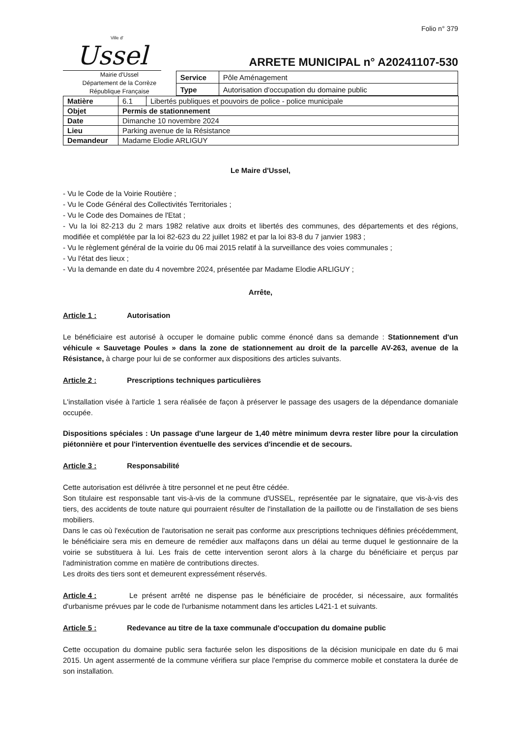Folio n° 379
Ville d'
Ussel
ARRETE MUNICIPAL n° A20241107-530
Mairie d'Ussel
Département de la Corrèze
République Française
| Service | Pôle Aménagement |
| Type | Autorisation d'occupation du domaine public |
| Matière | 6.1 | Libertés publiques et pouvoirs de police - police municipale |
| Objet | Permis de stationnement | |
| Date | Dimanche 10 novembre 2024 | |
| Lieu | Parking avenue de la Résistance | |
| Demandeur | Madame Elodie ARLIGUY | |
Le Maire d'Ussel,
- Vu le Code de la Voirie Routière ;
- Vu le Code Général des Collectivités Territoriales ;
- Vu le Code des Domaines de l'Etat ;
- Vu la loi 82-213 du 2 mars 1982 relative aux droits et libertés des communes, des départements et des régions, modifiée et complétée par la loi 82-623 du 22 juillet 1982 et par la loi 83-8 du 7 janvier 1983 ;
- Vu le règlement général de la voirie du 06 mai 2015 relatif à la surveillance des voies communales ;
- Vu l'état des lieux ;
- Vu la demande en date du 4 novembre 2024, présentée par Madame Elodie ARLIGUY ;
Arrête,
Article 1 : Autorisation
Le bénéficiaire est autorisé à occuper le domaine public comme énoncé dans sa demande : Stationnement d'un véhicule « Sauvetage Poules » dans la zone de stationnement au droit de la parcelle AV-263, avenue de la Résistance, à charge pour lui de se conformer aux dispositions des articles suivants.
Article 2 : Prescriptions techniques particulières
L'installation visée à l'article 1 sera réalisée de façon à préserver le passage des usagers de la dépendance domaniale occupée.
Dispositions spéciales : Un passage d'une largeur de 1,40 mètre minimum devra rester libre pour la circulation piétonnière et pour l'intervention éventuelle des services d'incendie et de secours.
Article 3 : Responsabilité
Cette autorisation est délivrée à titre personnel et ne peut être cédée.
Son titulaire est responsable tant vis-à-vis de la commune d'USSEL, représentée par le signataire, que vis-à-vis des tiers, des accidents de toute nature qui pourraient résulter de l'installation de la paillotte ou de l'installation de ses biens mobiliers.
Dans le cas où l'exécution de l'autorisation ne serait pas conforme aux prescriptions techniques définies précédemment, le bénéficiaire sera mis en demeure de remédier aux malfaçons dans un délai au terme duquel le gestionnaire de la voirie se substituera à lui. Les frais de cette intervention seront alors à la charge du bénéficiaire et perçus par l'administration comme en matière de contributions directes.
Les droits des tiers sont et demeurent expressément réservés.
Article 4 : Le présent arrêté ne dispense pas le bénéficiaire de procéder, si nécessaire, aux formalités d'urbanisme prévues par le code de l'urbanisme notamment dans les articles L421-1 et suivants.
Article 5 : Redevance au titre de la taxe communale d'occupation du domaine public
Cette occupation du domaine public sera facturée selon les dispositions de la décision municipale en date du 6 mai 2015. Un agent assermenté de la commune vérifiera sur place l'emprise du commerce mobile et constatera la durée de son installation.